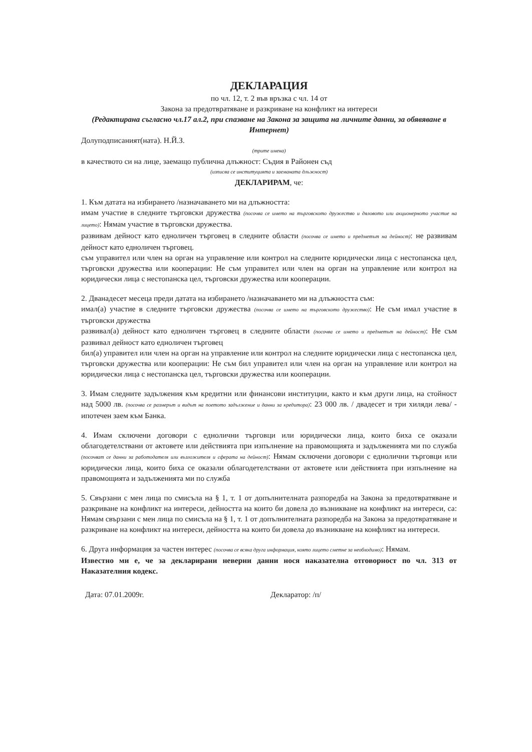ДЕКЛАРАЦИЯ
по чл. 12, т. 2 във връзка с чл. 14 от
Закона за предотвратяване и разкриване на конфликт на интереси
(Редактирана съгласно чл.17 ал.2, при спазване на Закона за защита на личните данни, за обявяване в Интернет)
Долуподписаният(ната). Н.Й.З.
(трите имена)
в качеството си на лице, заемащо публична длъжност: Съдия в Районен съд
(изписва се институцията и заеманата длъжност)
ДЕКЛАРИРАМ, че:
1. Към датата на избирането /назначаването ми на длъжността:
имам участие в следните търговски дружества (посочва се името на търговското дружество и дяловото или акционерното участие на лицето): Нямам участие в търговски дружества.
развивам дейност като едноличен търговец в следните области (посочва се името и предметът на дейност): не развивам дейност като едноличен търговец.
съм управител или член на орган на управление или контрол на следните юридически лица с нестопанска цел, търговски дружества или кооперации: Не съм управител или член на орган на управление или контрол на юридически лица с нестопанска цел, търговски дружества или кооперации.
2. Дванадесет месеца преди датата на избирането /назначаването ми на длъжността съм:
имал(а) участие в следните търговски дружества (посочва се името на търговското дружество): Не съм имал участие в търговски дружества
развивал(а) дейност като едноличен търговец в следните области (посочва се името и предметът на дейност): Не съм развивал дейност като едноличен търговец
бил(а) управител или член на орган на управление или контрол на следните юридически лица с нестопанска цел, търговски дружества или кооперации: Не съм бил управител или член на орган на управление или контрол на юридически лица с нестопанска цел, търговски дружества или кооперации.
3. Имам следните задължения към кредитни или финансови институции, както и към други лица, на стойност над 5000 лв. (посочва се размерът и видът на поетото задължение и данни за кредитора): 23 000 лв. / двадесет и три хиляди лева/ - ипотечен заем към Банка.
4. Имам сключени договори с еднолични търговци или юридически лица, които биха се оказали облагодетелствани от актовете или действията при изпълнение на правомощията и задълженията ми по служба (посочват се данни за работодателя или възложителя и сферата на дейност): Нямам сключени договори с еднолични търговци или юридически лица, които биха се оказали облагодетелствани от актовете или действията при изпълнение на правомощията и задълженията ми по служба
5. Свързани с мен лица по смисъла на § 1, т. 1 от допълнителната разпоредба на Закона за предотвратяване и разкриване на конфликт на интереси, дейността на които би довела до възникване на конфликт на интереси, са: Нямам свързани с мен лица по смисъла на § 1, т. 1 от допълнителната разпоредба на Закона за предотвратяване и разкриване на конфликт на интереси, дейността на които би довела до възникване на конфликт на интереси.
6. Друга информация за частен интерес (посочва се всяка друга информация, която лицето сметне за необходимо): Нямам.
Известно ми е, че за декларирани неверни данни нося наказателна отговорност по чл. 313 от Наказателния кодекс.
Дата: 07.01.2009г. Декларатор: /п/